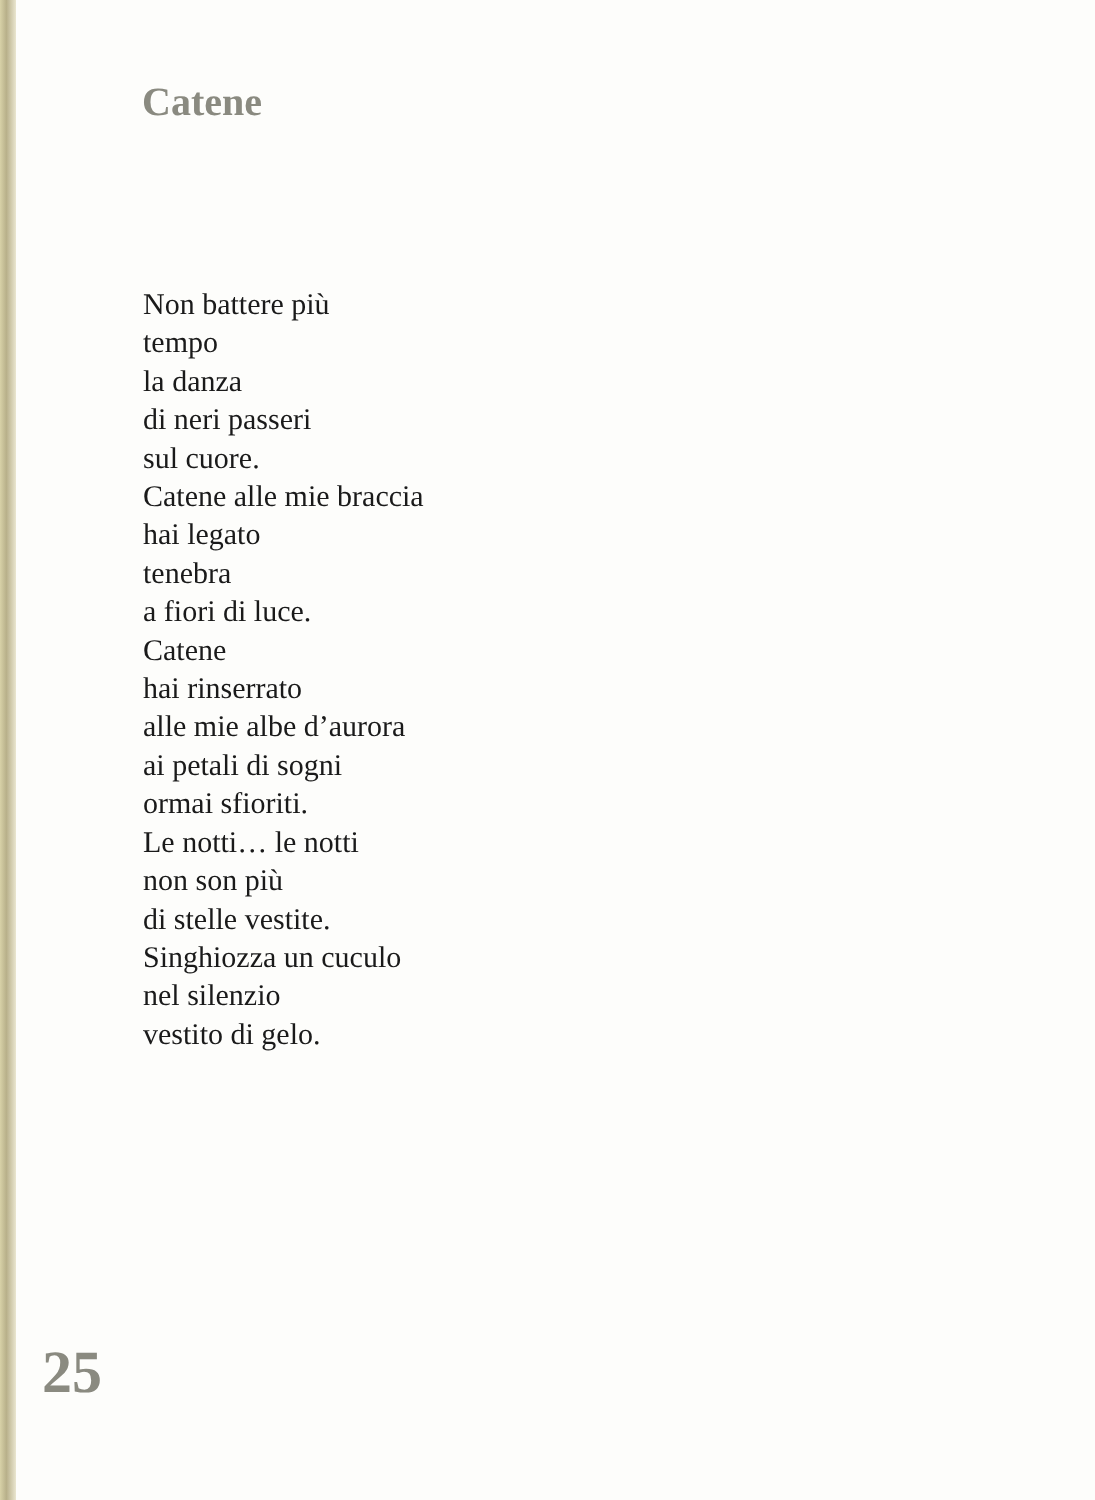Catene
Non battere più
tempo
la danza
di neri passeri
sul cuore.
Catene alle mie braccia
hai legato
tenebra
a fiori di luce.
Catene
hai rinserrato
alle mie albe d’aurora
ai petali di sogni
ormai sfioriti.
Le notti… le notti
non son più
di stelle vestite.
Singhiozza un cuculo
nel silenzio
vestito di gelo.
25